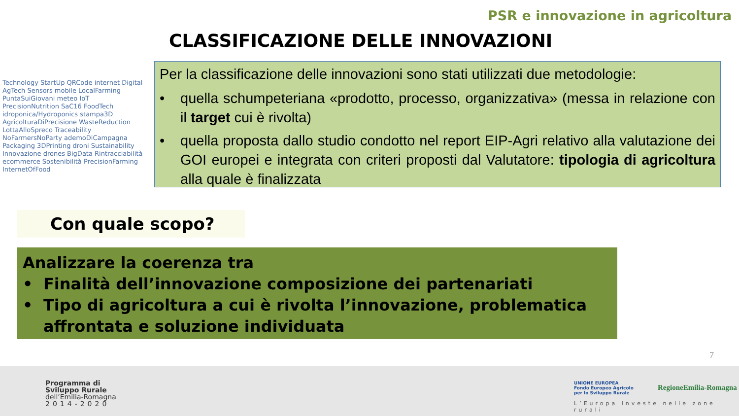PSR e innovazione in agricoltura
CLASSIFICAZIONE DELLE INNOVAZIONI
Technology StartUp QRCode internet Digital AgTech Sensors mobile LocalFarming PuntaSuiGiovani meteo IoT PrecisionNutrition SaC16 FoodTech idroponica/Hydroponics stampa3D AgricolturaDiPrecisione WasteReduction LottaAlloSpreco Traceability NoFarmersNoParty ademoDiCampagna Packaging 3DPrinting droni Sustainability Innovazione drones BigData Rintracciabilità ecommerce Sostenibilità PrecisionFarming InternetOfFood
Per la classificazione delle innovazioni sono stati utilizzati due metodologie:
• quella schumpeteriana «prodotto, processo, organizzativa» (messa in relazione con il target cui è rivolta)
• quella proposta dallo studio condotto nel report EIP-Agri relativo alla valutazione dei GOI europei e integrata con criteri proposti dal Valutatore: tipologia di agricoltura alla quale è finalizzata
Con quale scopo?
Analizzare la coerenza tra
• Finalità dell’innovazione composizione dei partenariati
• Tipo di agricoltura a cui è rivolta l’innovazione, problematica affrontata e soluzione individuata
7
Programma di
Sviluppo Rurale
dell’Emilia-Romagna
2014-2020
UNIONE EUROPEA
Fondo Europeo Agricolo
per lo Sviluppo Rurale
RegioneEmilia-Romagna
L’Europa investe nelle zone rurali